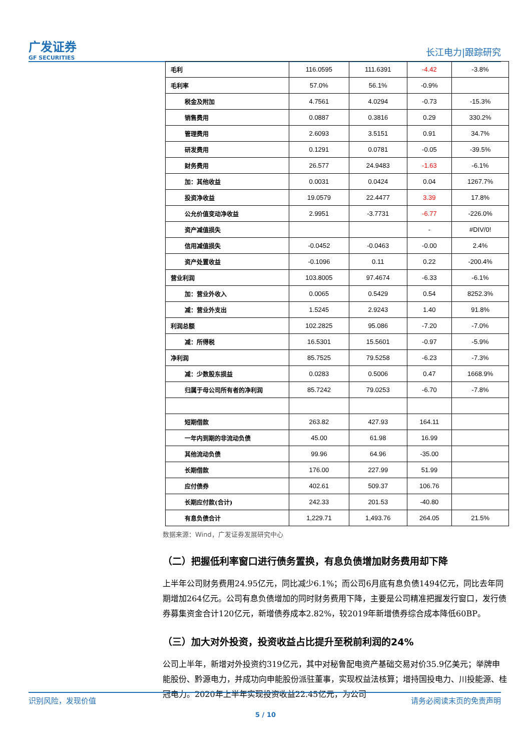广发证券
GF SECURITIES
长江电力|跟踪研究
| 毛利 | 116.0595 | 111.6391 | -4.42 | -3.8% |
| 毛利率 | 57.0% | 56.1% | -0.9% | |
| 税金及附加 | 4.7561 | 4.0294 | -0.73 | -15.3% |
| 销售费用 | 0.0887 | 0.3816 | 0.29 | 330.2% |
| 管理费用 | 2.6093 | 3.5151 | 0.91 | 34.7% |
| 研发费用 | 0.1291 | 0.0781 | -0.05 | -39.5% |
| 财务费用 | 26.577 | 24.9483 | -1.63 | -6.1% |
| 加：其他收益 | 0.0031 | 0.0424 | 0.04 | 1267.7% |
| 投资净收益 | 19.0579 | 22.4477 | 3.39 | 17.8% |
| 公允价值变动净收益 | 2.9951 | -3.7731 | -6.77 | -226.0% |
| 资产减值损失 | | | - | #DIV/0! |
| 信用减值损失 | -0.0452 | -0.0463 | -0.00 | 2.4% |
| 资产处置收益 | -0.1096 | 0.11 | 0.22 | -200.4% |
| 营业利润 | 103.8005 | 97.4674 | -6.33 | -6.1% |
| 加：营业外收入 | 0.0065 | 0.5429 | 0.54 | 8252.3% |
| 减：营业外支出 | 1.5245 | 2.9243 | 1.40 | 91.8% |
| 利润总额 | 102.2825 | 95.086 | -7.20 | -7.0% |
| 减：所得税 | 16.5301 | 15.5601 | -0.97 | -5.9% |
| 净利润 | 85.7525 | 79.5258 | -6.23 | -7.3% |
| 减：少数股东损益 | 0.0283 | 0.5006 | 0.47 | 1668.9% |
| 归属于母公司所有者的净利润 | 85.7242 | 79.0253 | -6.70 | -7.8% |
| 短期借款 | 263.82 | 427.93 | 164.11 | |
| 一年内到期的非流动负债 | 45.00 | 61.98 | 16.99 | |
| 其他流动负债 | 99.96 | 64.96 | -35.00 | |
| 长期借款 | 176.00 | 227.99 | 51.99 | |
| 应付债券 | 402.61 | 509.37 | 106.76 | |
| 长期应付款(合计) | 242.33 | 201.53 | -40.80 | |
| 有息负债合计 | 1,229.71 | 1,493.76 | 264.05 | 21.5% |
数据来源：Wind，广发证券发展研究中心
（二）把握低利率窗口进行债务置换，有息负债增加财务费用却下降
上半年公司财务费用24.95亿元，同比减少6.1%；而公司6月底有息负债1494亿元，同比去年同期增加264亿元。公司有息负债增加的同时财务费用下降，主要是公司精准把握发行窗口，发行债券募集资金合计120亿元，新增债券成本2.82%，较2019年新增债券综合成本降低60BP。
（三）加大对外投资，投资收益占比提升至税前利润的24%
公司上半年，新增对外投资约319亿元，其中对秘鲁配电资产基础交易对价35.9亿美元；举牌申能股份、黔源电力，并成功向申能股份派驻董事，实现权益法核算；增持国投电力、川投能源、桂冠电力。2020年上半年实现投资收益22.45亿元，为公司
识别风险，发现价值 请务必阅读末页的免责声明
5 / 10